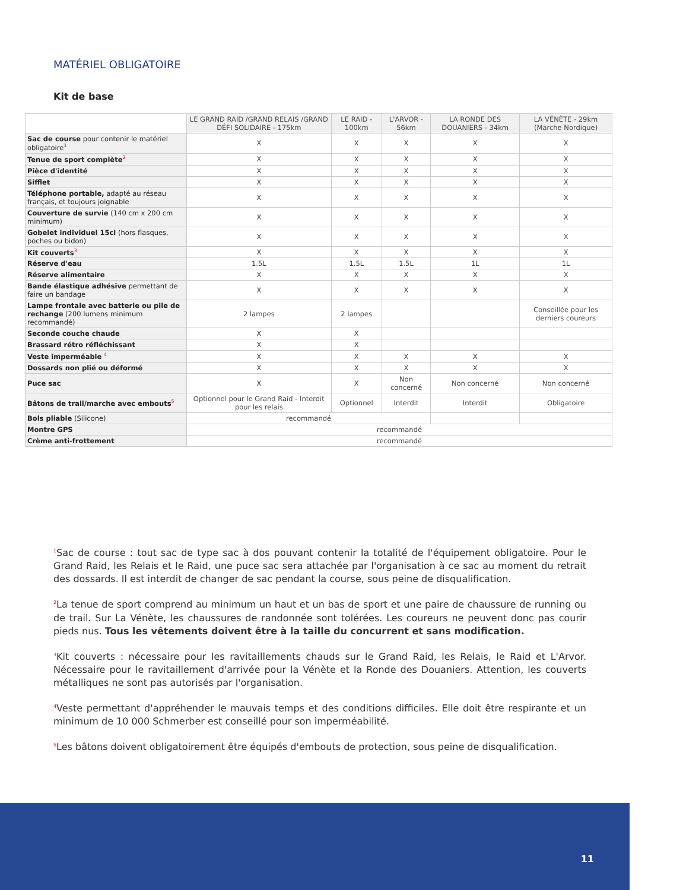MATÉRIEL OBLIGATOIRE
Kit de base
| | LE GRAND RAID /GRAND RELAIS /GRAND DÉFI SOLIDAIRE - 175km | LE RAID - 100km | L'ARVOR - 56km | LA RONDE DES DOUANIERS - 34km | LA VÉNÈTE - 29km (Marche Nordique) |
| --- | --- | --- | --- | --- | --- |
| Sac de course pour contenir le matériel obligatoire<sup>1</sup> | X | X | X | X | X |
| Tenue de sport complète<sup>2</sup> | X | X | X | X | X |
| Pièce d'identité | X | X | X | X | X |
| Sifflet | X | X | X | X | X |
| Téléphone portable, adapté au réseau français, et toujours joignable | X | X | X | X | X |
| Couverture de survie (140 cm x 200 cm minimum) | X | X | X | X | X |
| Gobelet individuel 15cl (hors flasques, poches ou bidon) | X | X | X | X | X |
| Kit couverts<sup>3</sup> | X | X | X | X | X |
| Réserve d'eau | 1.5L | 1.5L | 1.5L | 1L | 1L |
| Réserve alimentaire | X | X | X | X | X |
| Bande élastique adhésive permettant de faire un bandage | X | X | X | X | X |
| Lampe frontale avec batterie ou pile de rechange (200 lumens minimum recommandé) | 2 lampes | 2 lampes | | | Conseillée pour les derniers coureurs |
| Seconde couche chaude | X | X | | | |
| Brassard rétro réfléchissant | X | X | | | |
| Veste imperméable <sup>4</sup> | X | X | X | X | X |
| Dossards non plié ou déformé | X | X | X | X | X |
| Puce sac | X | X | Non concerné | Non concerné | Non concerné |
| Bâtons de trail/marche avec embouts<sup>5</sup> | Optionnel pour le Grand Raid - Interdit pour les relais | Optionnel | Interdit | Interdit | Obligatoire |
| Bols pliable (Silicone) | recommandé | | | | |
| Montre GPS | recommandé | | | | |
| Crème anti-frottement | recommandé | | | | |
<sup>1</sup> Sac de course : tout sac de type sac à dos pouvant contenir la totalité de l'équipement obligatoire. Pour le Grand Raid, les Relais et le Raid, une puce sac sera attachée par l'organisation à ce sac au moment du retrait des dossards. Il est interdit de changer de sac pendant la course, sous peine de disqualification.
<sup>2</sup> La tenue de sport comprend au minimum un haut et un bas de sport et une paire de chaussure de running ou de trail. Sur La Vénète, les chaussures de randonnée sont tolérées. Les coureurs ne peuvent donc pas courir pieds nus. Tous les vêtements doivent être à la taille du concurrent et sans modification.
<sup>3</sup> Kit couverts : nécessaire pour les ravitaillements chauds sur le Grand Raid, les Relais, le Raid et L'Arvor. Nécessaire pour le ravitaillement d'arrivée pour la Vénète et la Ronde des Douaniers. Attention, les couverts métalliques ne sont pas autorisés par l'organisation.
<sup>4</sup> Veste permettant d'appréhender le mauvais temps et des conditions difficiles. Elle doit être respirante et un minimum de 10 000 Schmerber est conseillé pour son imperméabilité.
<sup>5</sup> Les bâtons doivent obligatoirement être équipés d'embouts de protection, sous peine de disqualification.
11